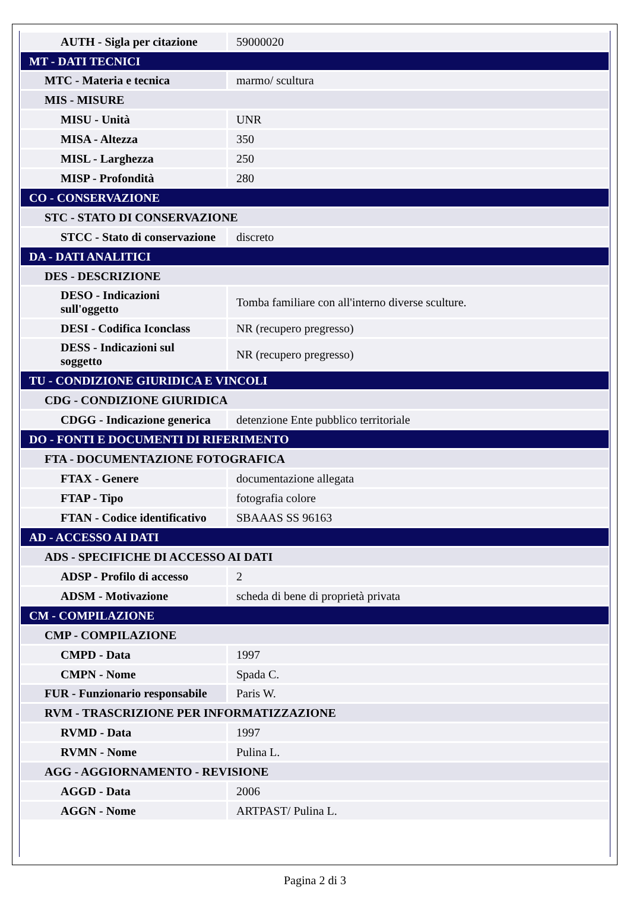| AUTH - Sigla per citazione | 59000020 |
| MT - DATI TECNICI | |
| MTC - Materia e tecnica | marmo/ scultura |
| MIS - MISURE | |
| MISU - Unità | UNR |
| MISA - Altezza | 350 |
| MISL - Larghezza | 250 |
| MISP - Profondità | 280 |
| CO - CONSERVAZIONE | |
| STC - STATO DI CONSERVAZIONE | |
| STCC - Stato di conservazione | discreto |
| DA - DATI ANALITICI | |
| DES - DESCRIZIONE | |
| DESO - Indicazioni sull'oggetto | Tomba familiare con all'interno diverse sculture. |
| DESI - Codifica Iconclass | NR (recupero pregresso) |
| DESS - Indicazioni sul soggetto | NR (recupero pregresso) |
| TU - CONDIZIONE GIURIDICA E VINCOLI | |
| CDG - CONDIZIONE GIURIDICA | |
| CDGG - Indicazione generica | detenzione Ente pubblico territoriale |
| DO - FONTI E DOCUMENTI DI RIFERIMENTO | |
| FTA - DOCUMENTAZIONE FOTOGRAFICA | |
| FTAX - Genere | documentazione allegata |
| FTAP - Tipo | fotografia colore |
| FTAN - Codice identificativo | SBAAAS SS 96163 |
| AD - ACCESSO AI DATI | |
| ADS - SPECIFICHE DI ACCESSO AI DATI | |
| ADSP - Profilo di accesso | 2 |
| ADSM - Motivazione | scheda di bene di proprietà privata |
| CM - COMPILAZIONE | |
| CMP - COMPILAZIONE | |
| CMPD - Data | 1997 |
| CMPN - Nome | Spada C. |
| FUR - Funzionario responsabile | Paris W. |
| RVM - TRASCRIZIONE PER INFORMATIZZAZIONE | |
| RVMD - Data | 1997 |
| RVMN - Nome | Pulina L. |
| AGG - AGGIORNAMENTO - REVISIONE | |
| AGGD - Data | 2006 |
| AGGN - Nome | ARTPAST/ Pulina L. |
Pagina 2 di 3